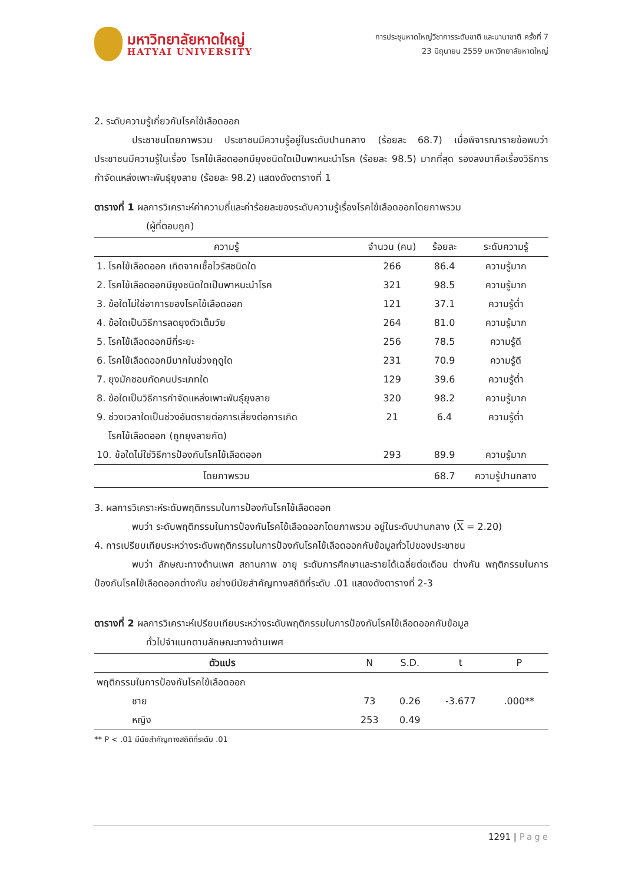มหาวิทยาลัยหาดใหญ่
HATYAI UNIVERSITY
การประชุมหาดใหญ่วิชาการระดับชาติ และนานาชาติ ครั้งที่ 7
23 มิถุนายน 2559 มหาวิทยาลัยหาดใหญ่
2. ระดับความรู้เกี่ยวกับโรคไข้เลือดออก
ประชาชนโดยภาพรวม ประชาชนมีความรู้อยู่ในระดับปานกลาง (ร้อยละ 68.7) เมื่อพิจารณารายข้อพบว่า ประชาชนมีความรู้ในเรื่อง โรคไข้เลือดออกมียุงชนิดใดเป็นพาหนะนำโรค (ร้อยละ 98.5) มากที่สุด รองลงมาคือเรื่องวิธีการกำจัดแหล่งเพาะพันธุ์ยุงลาย (ร้อยละ 98.2) แสดงดังตารางที่ 1
ตารางที่ 1 ผลการวิเคราะห์ค่าความถี่และค่าร้อยละของระดับความรู้เรื่องโรคไข้เลือดออกโดยภาพรวม
(ผู้ที่ตอบถูก)
| ความรู้ | จำนวน (คน) | ร้อยละ | ระดับความรู้ |
| --- | --- | --- | --- |
| 1. โรคไข้เลือดออก เกิดจากเชื้อไวรัสชนิดใด | 266 | 86.4 | ความรู้มาก |
| 2. โรคไข้เลือดออกมียุงชนิดใดเป็นพาหนะนำโรค | 321 | 98.5 | ความรู้มาก |
| 3. ข้อใดไม่ใช่อาการของโรคไข้เลือดออก | 121 | 37.1 | ความรู้ต่ำ |
| 4. ข้อใดเป็นวิธีการลดยุงตัวเต็มวัย | 264 | 81.0 | ความรู้มาก |
| 5. โรคไข้เลือดออกมีกี่ระยะ | 256 | 78.5 | ความรู้ดี |
| 6. โรคไข้เลือดออกมีมากในช่วงฤดูใด | 231 | 70.9 | ความรู้ดี |
| 7. ยุงมักชอบกัดคนประเภทใด | 129 | 39.6 | ความรู้ต่ำ |
| 8. ข้อใดเป็นวิธีการกำจัดแหล่งเพาะพันธุ์ยุงลาย | 320 | 98.2 | ความรู้มาก |
| 9. ช่วงเวลาใดเป็นช่วงอันตรายต่อการเสี่ยงต่อการเกิด โรคไข้เลือดออก (ถูกยุงลายกัด) | 21 | 6.4 | ความรู้ต่ำ |
| 10. ข้อใดไม่ใช่วิธีการป้องกันโรคไข้เลือดออก | 293 | 89.9 | ความรู้มาก |
| โดยภาพรวม | | 68.7 | ความรู้ปานกลาง |
3. ผลการวิเคราะห์ระดับพฤติกรรมในการป้องกันโรคไข้เลือดออก
พบว่า ระดับพฤติกรรมในการป้องกันโรคไข้เลือดออกโดยภาพรวม อยู่ในระดับปานกลาง (X = 2.20)
4. การเปรียบเทียบระหว่างระดับพฤติกรรมในการป้องกันโรคไข้เลือดออกกับข้อมูลทั่วไปของประชาชน
พบว่า ลักษณะทางด้านเพศ สถานภาพ อายุ ระดับการศึกษาและรายได้เฉลี่ยต่อเดือน ต่างกัน พฤติกรรมในการป้องกันโรคไข้เลือดออกต่างกัน อย่างมีนัยสำคัญทางสถิติที่ระดับ .01 แสดงดังตารางที่ 2-3
ตารางที่ 2 ผลการวิเคราะห์เปรียบเทียบระหว่างระดับพฤติกรรมในการป้องกันโรคไข้เลือดออกกับข้อมูล
ทั่วไปจำแนกตามลักษณะทางด้านเพศ
| ตัวแปร | N | S.D. | t | P |
| --- | --- | --- | --- | --- |
| พฤติกรรมในการป้องกันโรคไข้เลือดออก | | | | |
| ชาย | 73 | 0.26 | -3.677 | .000** |
| หญิง | 253 | 0.49 | | |
** P < .01 มีนัยสำคัญทางสถิติที่ระดับ .01
1291 | Page